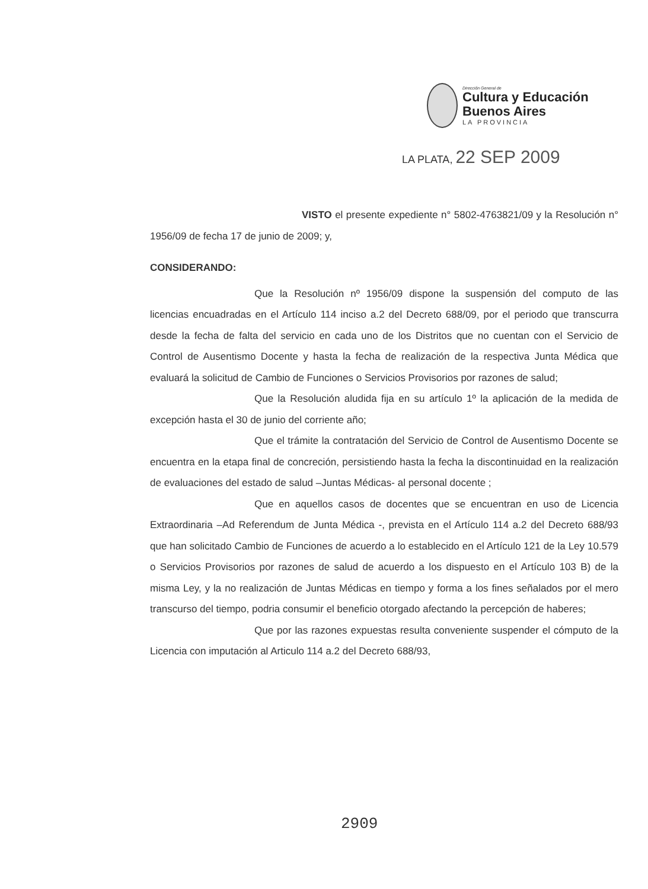Dirección General de
Cultura y Educación
Buenos Aires
LA PROVINCIA
LA PLATA, 22 SEP 2009
VISTO el presente expediente n° 5802-4763821/09 y la Resolución n° 1956/09 de fecha 17 de junio de 2009; y,
CONSIDERANDO:
Que la Resolución nº 1956/09 dispone la suspensión del computo de las licencias encuadradas en el Artículo 114 inciso a.2 del Decreto 688/09, por el periodo que transcurra desde la fecha de falta del servicio en cada uno de los Distritos que no cuentan con el Servicio de Control de Ausentismo Docente y hasta la fecha de realización de la respectiva Junta Médica que evaluará la solicitud de Cambio de Funciones o Servicios Provisorios por razones de salud;
Que la Resolución aludida fija en su artículo 1º la aplicación de la medida de excepción hasta el 30 de junio del corriente año;
Que el trámite la contratación del Servicio de Control de Ausentismo Docente se encuentra en la etapa final de concreción, persistiendo hasta la fecha la discontinuidad en la realización de evaluaciones del estado de salud –Juntas Médicas- al personal docente ;
Que en aquellos casos de docentes que se encuentran en uso de Licencia Extraordinaria –Ad Referendum de Junta Médica -, prevista en el Artículo 114 a.2 del Decreto 688/93 que han solicitado Cambio de Funciones de acuerdo a lo establecido en el Artículo 121 de la Ley 10.579 o Servicios Provisorios por razones de salud de acuerdo a los dispuesto en el Artículo 103 B) de la misma Ley, y la no realización de Juntas Médicas en tiempo y forma a los fines señalados por el mero transcurso del tiempo, podria consumir el beneficio otorgado afectando la percepción de haberes;
Que por las razones expuestas resulta conveniente suspender el cómputo de la Licencia con imputación al Articulo 114 a.2 del Decreto 688/93,
2909